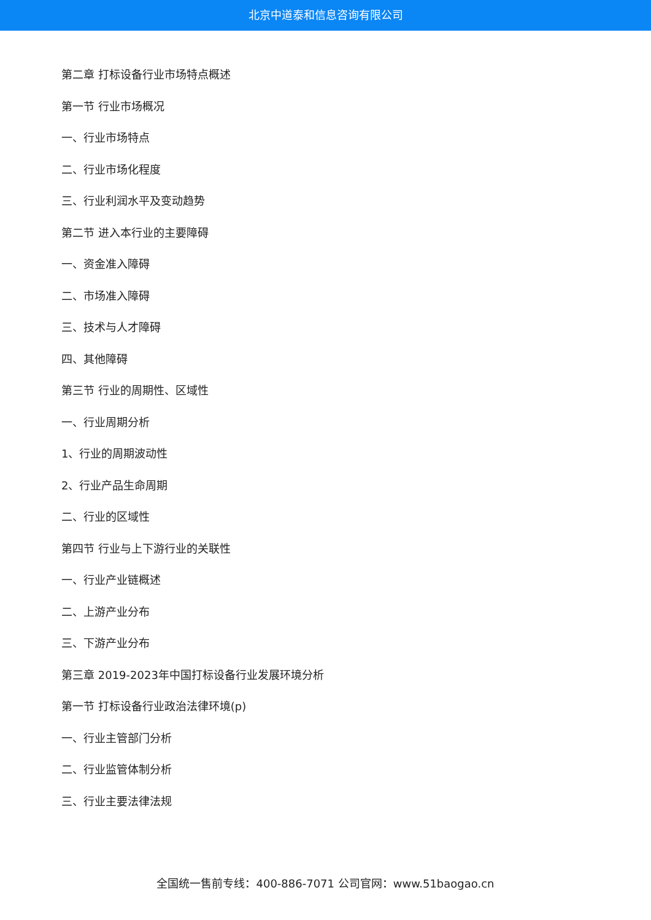北京中道泰和信息咨询有限公司
第二章 打标设备行业市场特点概述
第一节 行业市场概况
一、行业市场特点
二、行业市场化程度
三、行业利润水平及变动趋势
第二节 进入本行业的主要障碍
一、资金准入障碍
二、市场准入障碍
三、技术与人才障碍
四、其他障碍
第三节 行业的周期性、区域性
一、行业周期分析
1、行业的周期波动性
2、行业产品生命周期
二、行业的区域性
第四节 行业与上下游行业的关联性
一、行业产业链概述
二、上游产业分布
三、下游产业分布
第三章 2019-2023年中国打标设备行业发展环境分析
第一节 打标设备行业政治法律环境(p)
一、行业主管部门分析
二、行业监管体制分析
三、行业主要法律法规
全国统一售前专线：400-886-7071 公司官网：www.51baogao.cn